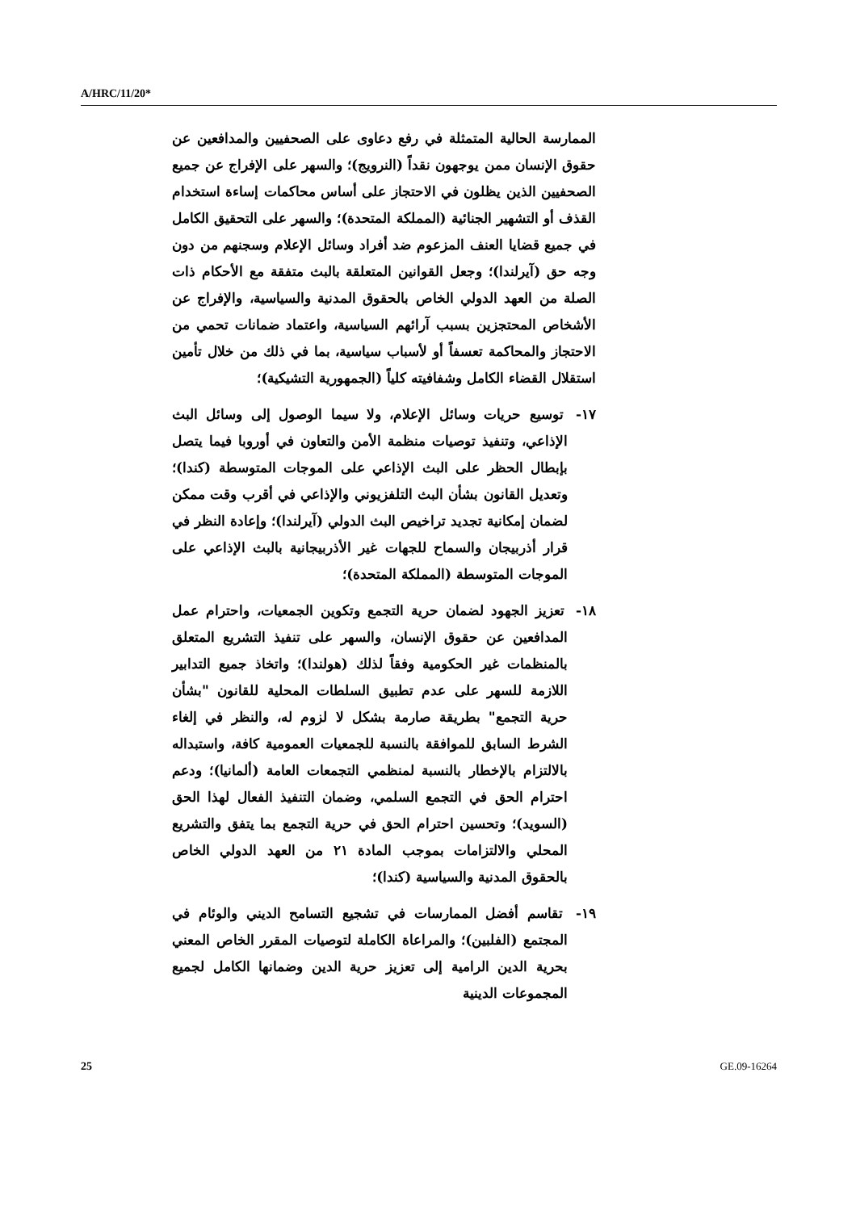A/HRC/11/20*
الممارسة الحالية المتمثلة في رفع دعاوى على الصحفيين والمدافعين عن حقوق الإنسان ممن يوجهون نقداً (النرويج)؛ والسهر على الإفراج عن جميع الصحفيين الذين يظلون في الاحتجاز على أساس محاكمات إساءة استخدام القذف أو التشهير الجنائية (المملكة المتحدة)؛ والسهر على التحقيق الكامل في جميع قضايا العنف المزعوم ضد أفراد وسائل الإعلام وسجنهم من دون وجه حق (آيرلندا)؛ وجعل القوانين المتعلقة بالبث متفقة مع الأحكام ذات الصلة من العهد الدولي الخاص بالحقوق المدنية والسياسية، والإفراج عن الأشخاص المحتجزين بسبب آرائهم السياسية، واعتماد ضمانات تحمي من الاحتجاز والمحاكمة تعسفاً أو لأسباب سياسية، بما في ذلك من خلال تأمين استقلال القضاء الكامل وشفافيته كلياً (الجمهورية التشيكية)؛
١٧- توسيع حريات وسائل الإعلام، ولا سيما الوصول إلى وسائل البث الإذاعي، وتنفيذ توصيات منظمة الأمن والتعاون في أوروبا فيما يتصل بإبطال الحظر على البث الإذاعي على الموجات المتوسطة (كندا)؛ وتعديل القانون بشأن البث التلفزيوني والإذاعي في أقرب وقت ممكن لضمان إمكانية تجديد تراخيص البث الدولي (آيرلندا)؛ وإعادة النظر في قرار أذربيجان والسماح للجهات غير الأذربيجانية بالبث الإذاعي على الموجات المتوسطة (المملكة المتحدة)؛
١٨- تعزيز الجهود لضمان حرية التجمع وتكوين الجمعيات، واحترام عمل المدافعين عن حقوق الإنسان، والسهر على تنفيذ التشريع المتعلق بالمنظمات غير الحكومية وفقاً لذلك (هولندا)؛ واتخاذ جميع التدابير اللازمة للسهر على عدم تطبيق السلطات المحلية للقانون "بشأن حرية التجمع" بطريقة صارمة بشكل لا لزوم له، والنظر في إلغاء الشرط السابق للموافقة بالنسبة للجمعيات العمومية كافة، واستبداله بالالتزام بالإخطار بالنسبة لمنظمي التجمعات العامة (ألمانيا)؛ ودعم احترام الحق في التجمع السلمي، وضمان التنفيذ الفعال لهذا الحق (السويد)؛ وتحسين احترام الحق في حرية التجمع بما يتفق والتشريع المحلي والالتزامات بموجب المادة ٢١ من العهد الدولي الخاص بالحقوق المدنية والسياسية (كندا)؛
١٩- تقاسم أفضل الممارسات في تشجيع التسامح الديني والوئام في المجتمع (الفلبين)؛ والمراعاة الكاملة لتوصيات المقرر الخاص المعني بحرية الدين الرامية إلى تعزيز حرية الدين وضمانها الكامل لجميع المجموعات الدينية
25 GE.09-16264